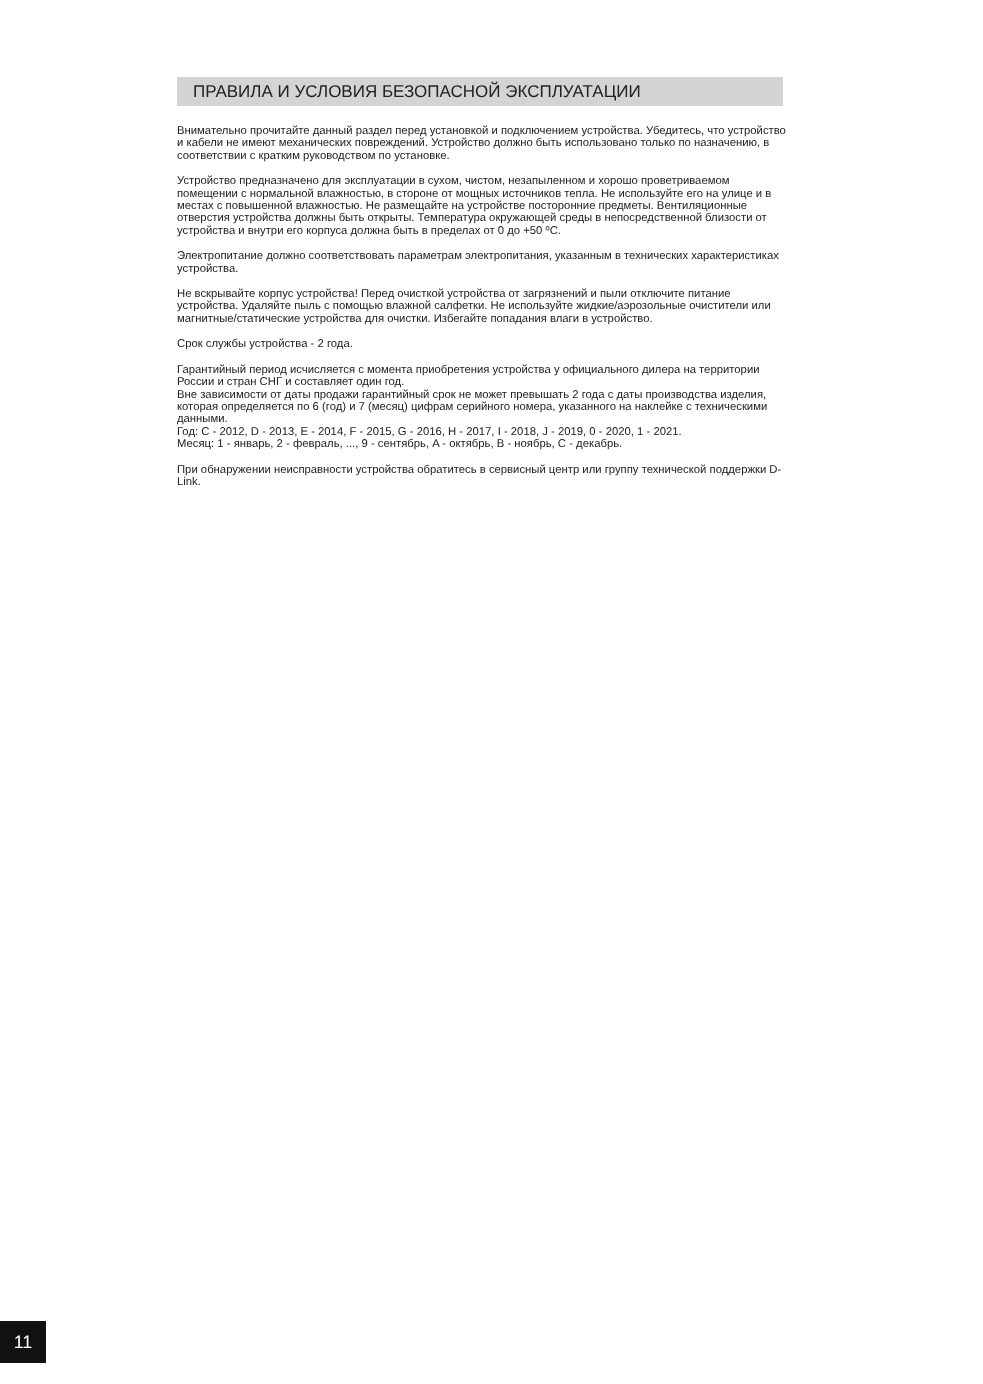ПРАВИЛА И УСЛОВИЯ БЕЗОПАСНОЙ ЭКСПЛУАТАЦИИ
Внимательно прочитайте данный раздел перед установкой и подключением устройства. Убедитесь, что устройство и кабели не имеют механических повреждений. Устройство должно быть использовано только по назначению, в соответствии с кратким руководством по установке.
Устройство предназначено для эксплуатации в сухом, чистом, незапыленном и хорошо проветриваемом помещении с нормальной влажностью, в стороне от мощных источников тепла. Не используйте его на улице и в местах с повышенной влажностью. Не размещайте на устройстве посторонние предметы. Вентиляционные отверстия устройства должны быть открыты. Температура окружающей среды в непосредственной близости от устройства и внутри его корпуса должна быть в пределах от 0 до +50 ºC.
Электропитание должно соответствовать параметрам электропитания, указанным в технических характеристиках устройства.
Не вскрывайте корпус устройства! Перед очисткой устройства от загрязнений и пыли отключите питание устройства. Удаляйте пыль с помощью влажной салфетки. Не используйте жидкие/аэрозольные очистители или магнитные/статические устройства для очистки. Избегайте попадания влаги в устройство.
Срок службы устройства - 2 года.
Гарантийный период исчисляется с момента приобретения устройства у официального дилера на территории России и стран СНГ и составляет один год.
Вне зависимости от даты продажи гарантийный срок не может превышать 2 года с даты производства изделия, которая определяется по 6 (год) и 7 (месяц) цифрам серийного номера, указанного на наклейке с техническими данными.
Год: C - 2012, D - 2013, E - 2014, F - 2015, G - 2016, H - 2017, I - 2018, J - 2019, 0 - 2020, 1 - 2021.
Месяц: 1 - январь, 2 - февраль, ..., 9 - сентябрь, A - октябрь, B - ноябрь, C - декабрь.
При обнаружении неисправности устройства обратитесь в сервисный центр или группу технической поддержки D-Link.
11